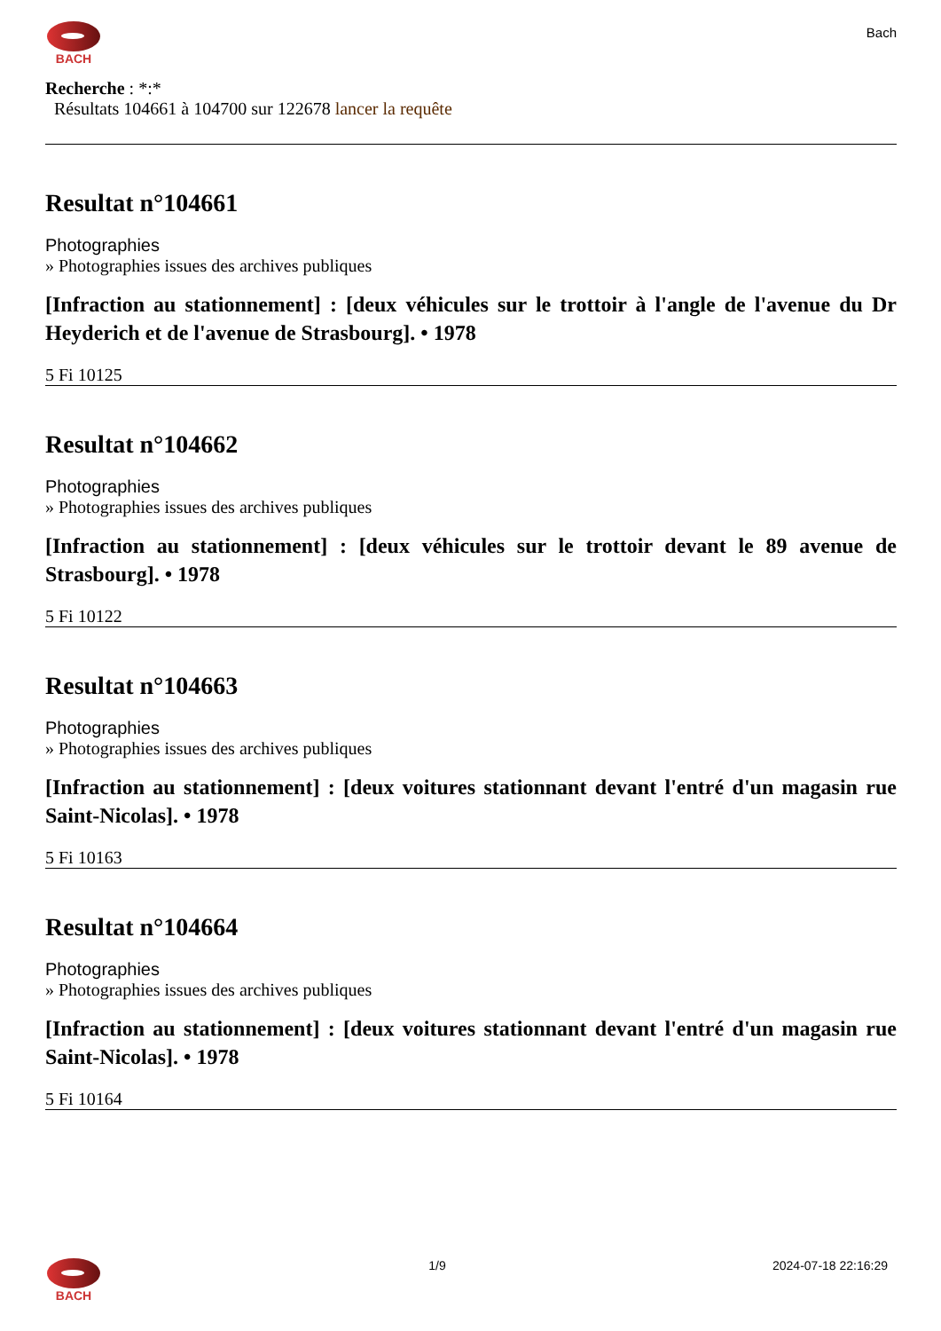BACH
Bach
Recherche : *:*
Résultats 104661 à 104700 sur 122678 lancer la requête
Resultat n°104661
Photographies
» Photographies issues des archives publiques
[Infraction au stationnement] : [deux véhicules sur le trottoir à l'angle de l'avenue du Dr Heyderich et de l'avenue de Strasbourg]. • 1978
5 Fi 10125
Resultat n°104662
Photographies
» Photographies issues des archives publiques
[Infraction au stationnement] : [deux véhicules sur le trottoir devant le 89 avenue de Strasbourg]. • 1978
5 Fi 10122
Resultat n°104663
Photographies
» Photographies issues des archives publiques
[Infraction au stationnement] : [deux voitures stationnant devant l'entré d'un magasin rue Saint-Nicolas]. • 1978
5 Fi 10163
Resultat n°104664
Photographies
» Photographies issues des archives publiques
[Infraction au stationnement] : [deux voitures stationnant devant l'entré d'un magasin rue Saint-Nicolas]. • 1978
5 Fi 10164
BACH 1/9 2024-07-18 22:16:29